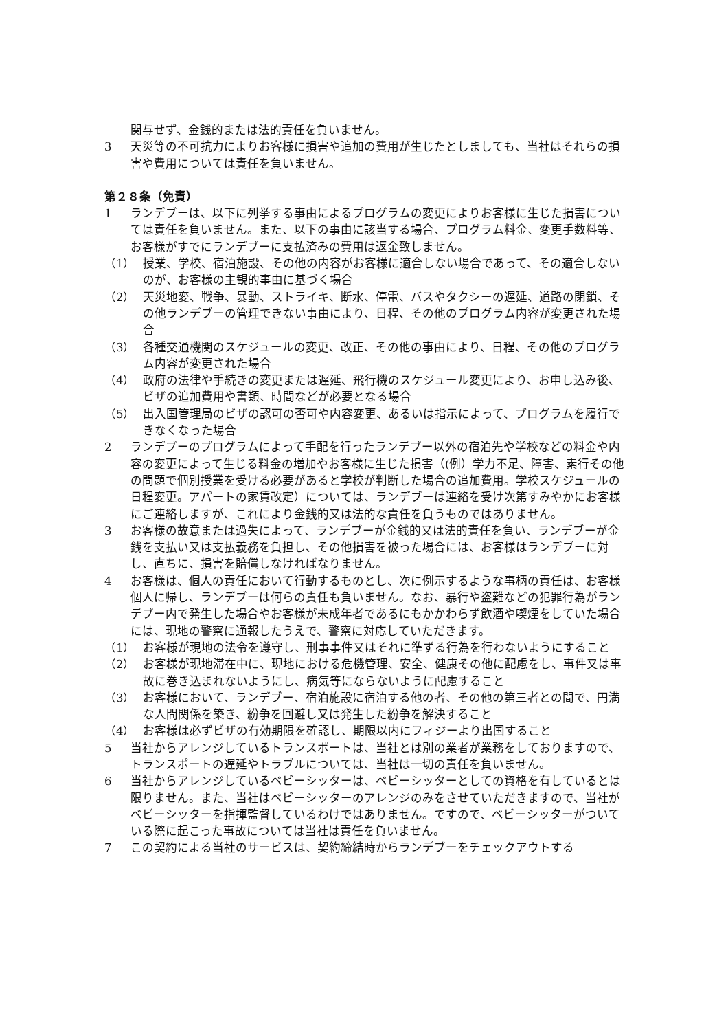関与せず、金銭的または法的責任を負いません。
3 天災等の不可抗力によりお客様に損害や追加の費用が生じたとしましても、当社はそれらの損害や費用については責任を負いません。
第２８条（免責）
1 ランデブーは、以下に列挙する事由によるプログラムの変更によりお客様に生じた損害については責任を負いません。また、以下の事由に該当する場合、プログラム料金、変更手数料等、お客様がすでにランデブーに支払済みの費用は返金致しません。
（1） 授業、学校、宿泊施設、その他の内容がお客様に適合しない場合であって、その適合しないのが、お客様の主観的事由に基づく場合
（2） 天災地変、戦争、暴動、ストライキ、断水、停電、バスやタクシーの遅延、道路の閉鎖、その他ランデブーの管理できない事由により、日程、その他のプログラム内容が変更された場合
（3） 各種交通機関のスケジュールの変更、改正、その他の事由により、日程、その他のプログラム内容が変更された場合
（4） 政府の法律や手続きの変更または遅延、飛行機のスケジュール変更により、お申し込み後、ビザの追加費用や書類、時間などが必要となる場合
（5） 出入国管理局のビザの認可の否可や内容変更、あるいは指示によって、プログラムを履行できなくなった場合
2 ランデブーのプログラムによって手配を行ったランデブー以外の宿泊先や学校などの料金や内容の変更によって生じる料金の増加やお客様に生じた損害（(例）学力不足、障害、素行その他の問題で個別授業を受ける必要があると学校が判断した場合の追加費用。学校スケジュールの日程変更。アパートの家賃改定）については、ランデブーは連絡を受け次第すみやかにお客様にご連絡しますが、これにより金銭的又は法的な責任を負うものではありません。
3 お客様の故意または過失によって、ランデブーが金銭的又は法的責任を負い、ランデブーが金銭を支払い又は支払義務を負担し、その他損害を被った場合には、お客様はランデブーに対し、直ちに、損害を賠償しなければなりません。
4 お客様は、個人の責任において行動するものとし、次に例示するような事柄の責任は、お客様個人に帰し、ランデブーは何らの責任も負いません。なお、暴行や盗難などの犯罪行為がランデブー内で発生した場合やお客様が未成年者であるにもかかわらず飲酒や喫煙をしていた場合には、現地の警察に通報したうえで、警察に対応していただきます。
（1） お客様が現地の法令を遵守し、刑事事件又はそれに準ずる行為を行わないようにすること
（2） お客様が現地滞在中に、現地における危機管理、安全、健康その他に配慮をし、事件又は事故に巻き込まれないようにし、病気等にならないように配慮すること
（3） お客様において、ランデブー、宿泊施設に宿泊する他の者、その他の第三者との間で、円満な人間関係を築き、紛争を回避し又は発生した紛争を解決すること
（4） お客様は必ずビザの有効期限を確認し、期限以内にフィジーより出国すること
5 当社からアレンジしているトランスポートは、当社とは別の業者が業務をしておりますので、トランスポートの遅延やトラブルについては、当社は一切の責任を負いません。
6 当社からアレンジしているベビーシッターは、ベビーシッターとしての資格を有しているとは限りません。また、当社はベビーシッターのアレンジのみをさせていただきますので、当社がベビーシッターを指揮監督しているわけではありません。ですので、ベビーシッターがついている際に起こった事故については当社は責任を負いません。
7 この契約による当社のサービスは、契約締結時からランデブーをチェックアウトする